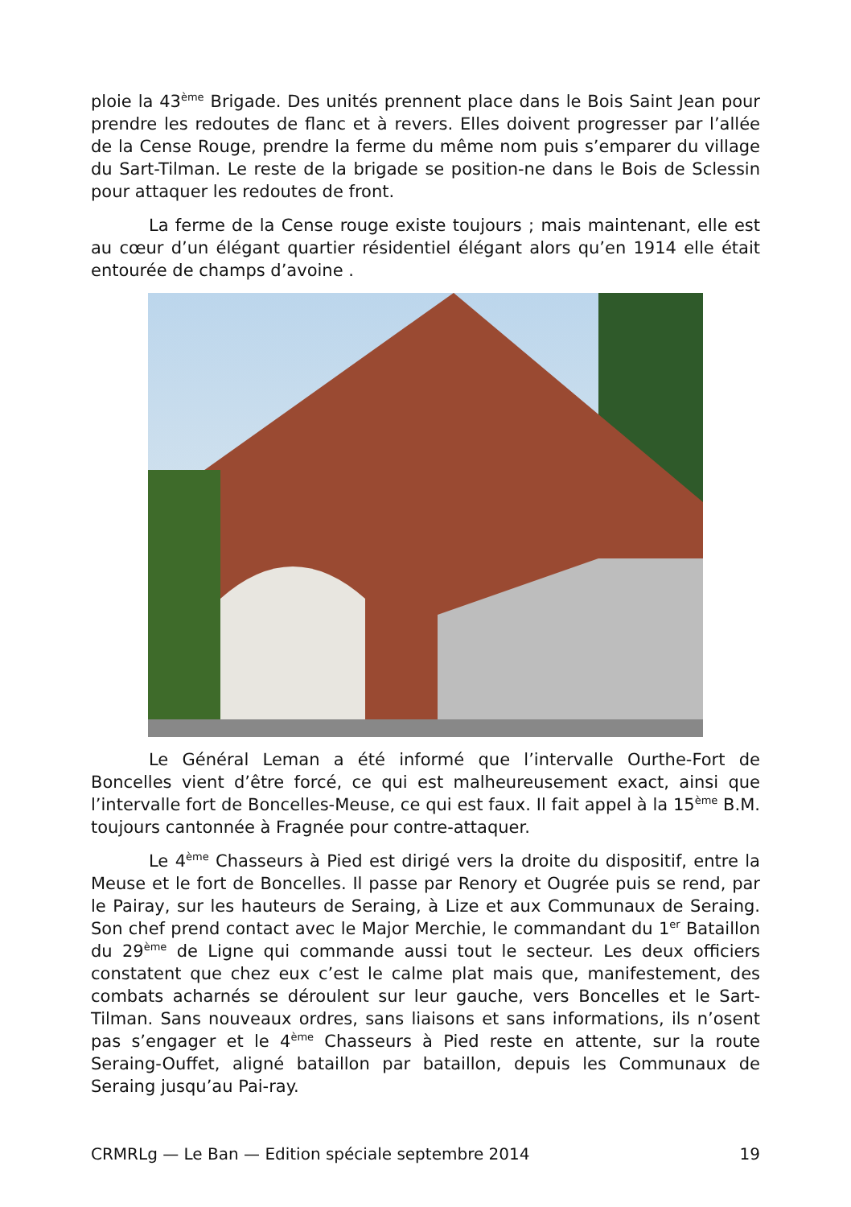ploie la 43<sup>ème</sup> Brigade. Des unités prennent place dans le Bois Saint Jean pour prendre les redoutes de flanc et à revers. Elles doivent progresser par l’allée de la Cense Rouge, prendre la ferme du même nom puis s’emparer du village du Sart-Tilman. Le reste de la brigade se position-ne dans le Bois de Sclessin pour attaquer les redoutes de front.
La ferme de la Cense rouge existe toujours ; mais maintenant, elle est au cœur d’un élégant quartier résidentiel élégant alors qu’en 1914 elle était entourée de champs d’avoine .
Le Général Leman a été informé que l’intervalle Ourthe-Fort de Boncelles vient d’être forcé, ce qui est malheureusement exact, ainsi que l’intervalle fort de Boncelles-Meuse, ce qui est faux. Il fait appel à la 15<sup>ème</sup> B.M. toujours cantonnée à Fragnée pour contre-attaquer.
Le 4<sup>ème</sup> Chasseurs à Pied est dirigé vers la droite du dispositif, entre la Meuse et le fort de Boncelles. Il passe par Renory et Ougrée puis se rend, par le Pairay, sur les hauteurs de Seraing, à Lize et aux Communaux de Seraing. Son chef prend contact avec le Major Merchie, le commandant du 1<sup>er</sup> Bataillon du 29<sup>ème</sup> de Ligne qui commande aussi tout le secteur. Les deux officiers constatent que chez eux c’est le calme plat mais que, manifestement, des combats acharnés se déroulent sur leur gauche, vers Boncelles et le Sart-Tilman. Sans nouveaux ordres, sans liaisons et sans informations, ils n’osent pas s’engager et le 4<sup>ème</sup> Chasseurs à Pied reste en attente, sur la route Seraing-Ouffet, aligné bataillon par bataillon, depuis les Communaux de Seraing jusqu’au Pai-ray.
CRMRLg — Le Ban — Edition spéciale septembre 2014 19